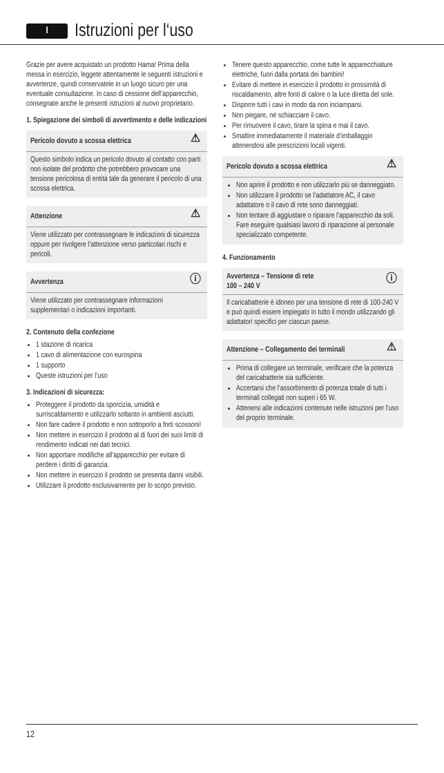I
Istruzioni per l‘uso
Grazie per avere acquistato un prodotto Hama! Prima della messa in esercizio, leggete attentamente le seguenti istruzioni e avvertenze, quindi conservatele in un luogo sicuro per una eventuale consultazione. In caso di cessione dell’apparecchio, consegnate anche le presenti istruzioni al nuovo proprietario.
1. Spiegazione dei simboli di avvertimento e delle indicazioni
Pericolo dovuto a scossa elettrica ⚠
Questo simbolo indica un pericolo dovuto al contatto con parti non isolate del prodotto che potrebbero provocare una tensione pericolosa di entità tale da generare il pericolo di una scossa elettrica.
Attenzione ⚠
Viene utilizzato per contrassegnare le indicazioni di sicurezza oppure per rivolgere l’attenzione verso particolari rischi e pericoli.
Avvertenza ⓘ
Viene utilizzato per contrassegnare informazioni supplementari o indicazioni importanti.
2. Contenuto della confezione
1 stazione di ricarica
1 cavo di alimentazione con eurospina
1 supporto
Queste istruzioni per l’uso
3. Indicazioni di sicurezza:
Proteggere il prodotto da sporcizia, umidità e surriscaldamento e utilizzarlo soltanto in ambienti asciutti.
Non fare cadere il prodotto e non sottoporlo a forti scossoni!
Non mettere in esercizio il prodotto al di fuori dei suoi limiti di rendimento indicati nei dati tecnici.
Non apportare modifiche all’apparecchio per evitare di perdere i diritti di garanzia.
Non mettere in esercizio il prodotto se presenta danni visibili.
Utilizzare il prodotto esclusivamente per lo scopo previsto.
Tenere questo apparecchio, come tutte le apparecchiature elettriche, fuori dalla portata dei bambini!
Evitare di mettere in esercizio il prodotto in prossimità di riscaldamento, altre fonti di calore o la luce diretta del sole.
Disporre tutti i cavi in modo da non inciamparsi.
Non piegare, né schiacciare il cavo.
Per rimuovere il cavo, tirare la spina e mai il cavo.
Smaltire immediatamente il materiale d’imballaggio attenendosi alle prescrizioni locali vigenti.
Pericolo dovuto a scossa elettrica ⚠
Non aprire il prodotto e non utilizzarlo più se danneggiato.
Non utilizzare il prodotto se l’adattatore AC, il cavo adattatore o il cavo di rete sono danneggiati.
Non tentare di aggiustare o riparare l’apparecchio da soli. Fare eseguire qualsiasi lavoro di riparazione al personale specializzato competente.
4. Funzionamento
Avvertenza – Tensione di rete
100 – 240 V ⓘ
Il caricabatterie è idoneo per una tensione di rete di 100-240 V e può quindi essere impiegato in tutto il mondo utilizzando gli adattatori specifici per ciascun paese.
Attenzione – Collegamento dei terminali ⚠
Prima di collegare un terminale, verificare che la potenza del caricabatterie sia sufficiente.
Accertarsi che l’assorbimento di potenza totale di tutti i terminali collegati non superi i 65 W.
Attenersi alle indicazioni contenute nelle istruzioni per l’uso del proprio terminale.
12